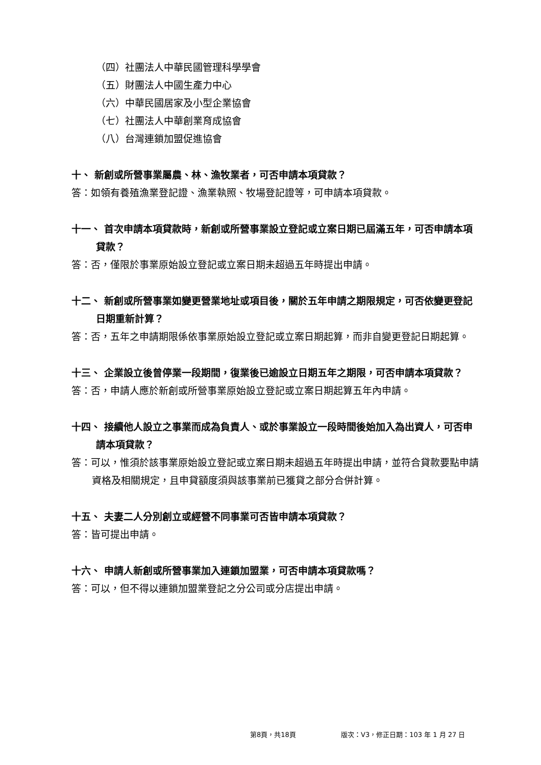（四）社團法人中華民國管理科學學會
（五）財團法人中國生產力中心
（六）中華民國居家及小型企業協會
（七）社團法人中華創業育成協會
（八）台灣連鎖加盟促進協會
十、 新創或所營事業屬農、林、漁牧業者，可否申請本項貸款？
答：如領有養殖漁業登記證、漁業執照、牧場登記證等，可申請本項貸款。
十一、 首次申請本項貸款時，新創或所營事業設立登記或立案日期已屆滿五年，可否申請本項貸款？
答：否，僅限於事業原始設立登記或立案日期未超過五年時提出申請。
十二、 新創或所營事業如變更營業地址或項目後，關於五年申請之期限規定，可否依變更登記日期重新計算？
答：否，五年之申請期限係依事業原始設立登記或立案日期起算，而非自變更登記日期起算。
十三、 企業設立後曾停業一段期間，復業後已逾設立日期五年之期限，可否申請本項貸款？
答：否，申請人應於新創或所營事業原始設立登記或立案日期起算五年內申請。
十四、 接續他人設立之事業而成為負責人、或於事業設立一段時間後始加入為出資人，可否申請本項貸款？
答：可以，惟須於該事業原始設立登記或立案日期未超過五年時提出申請，並符合貸款要點申請資格及相關規定，且申貸額度須與該事業前已獲貸之部分合併計算。
十五、 夫妻二人分別創立或經營不同事業可否皆申請本項貸款？
答：皆可提出申請。
十六、 申請人新創或所營事業加入連鎖加盟業，可否申請本項貸款嗎？
答：可以，但不得以連鎖加盟業登記之分公司或分店提出申請。
第8頁，共18頁 版次：V3，修正日期：103 年 1 月 27 日